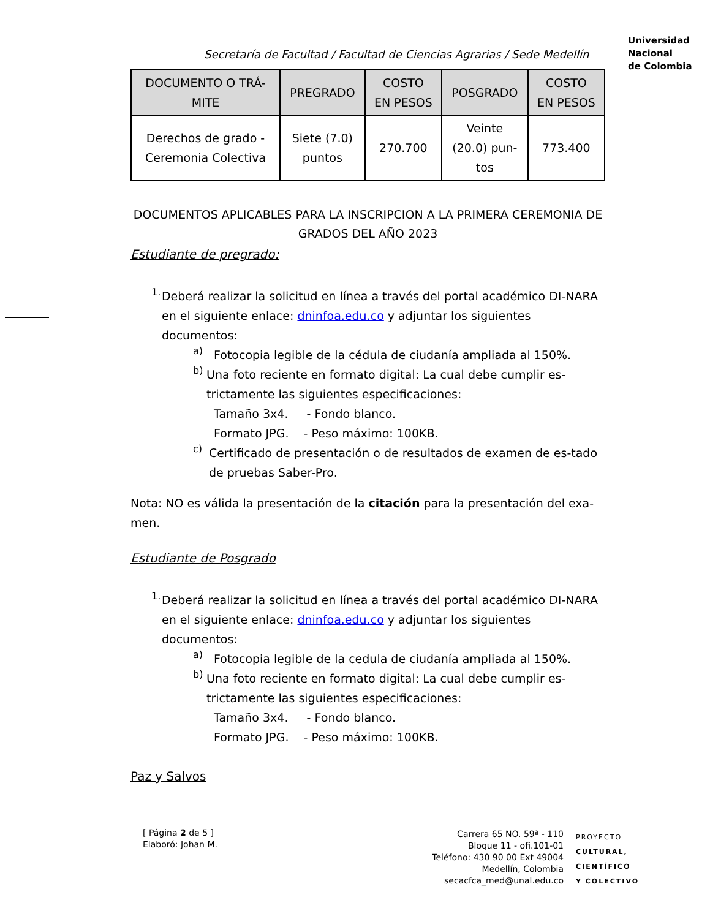Universidad
Nacional
de Colombia
Secretaría de Facultad / Facultad de Ciencias Agrarias / Sede Medellín
| DOCUMENTO O TRÁ- MITE | PREGRADO | COSTO EN PESOS | POSGRADO | COSTO EN PESOS |
| --- | --- | --- | --- | --- |
| Derechos de grado - Ceremonia Colectiva | Siete (7.0) puntos | 270.700 | Veinte (20.0) pun- tos | 773.400 |
DOCUMENTOS APLICABLES PARA LA INSCRIPCION A LA PRIMERA CEREMONIA DE GRADOS DEL AÑO 2023
Estudiante de pregrado:
1.
Deberá realizar la solicitud en línea a través del portal académico DI-NARA en el siguiente enlace: dninfoa.edu.co y adjuntar los siguientes documentos:
a)
Fotocopia legible de la cédula de ciudanía ampliada al 150%.
b)
Una foto reciente en formato digital: La cual debe cumplir es-trictamente las siguientes especificaciones:
Tamaño 3x4. - Fondo blanco.
Formato JPG. - Peso máximo: 100KB.
c)
Certificado de presentación o de resultados de examen de es-tado de pruebas Saber-Pro.
Nota: NO es válida la presentación de la citación para la presentación del exa-men.
Estudiante de Posgrado
1.
Deberá realizar la solicitud en línea a través del portal académico DI-NARA en el siguiente enlace: dninfoa.edu.co y adjuntar los siguientes documentos:
a)
Fotocopia legible de la cedula de ciudanía ampliada al 150%.
b)
Una foto reciente en formato digital: La cual debe cumplir es-trictamente las siguientes especificaciones:
Tamaño 3x4. - Fondo blanco.
Formato JPG. - Peso máximo: 100KB.
Paz y Salvos
[ Página 2 de 5 ]
Elaboró: Johan M.
Carrera 65 NO. 59ª - 110
Bloque 11 - ofi.101-01
Teléfono: 430 90 00 Ext 49004
Medellín, Colombia
secacfca_med@unal.edu.co
PROYECTO
CULTURAL,
CIENTÍFICO
Y COLECTIVO